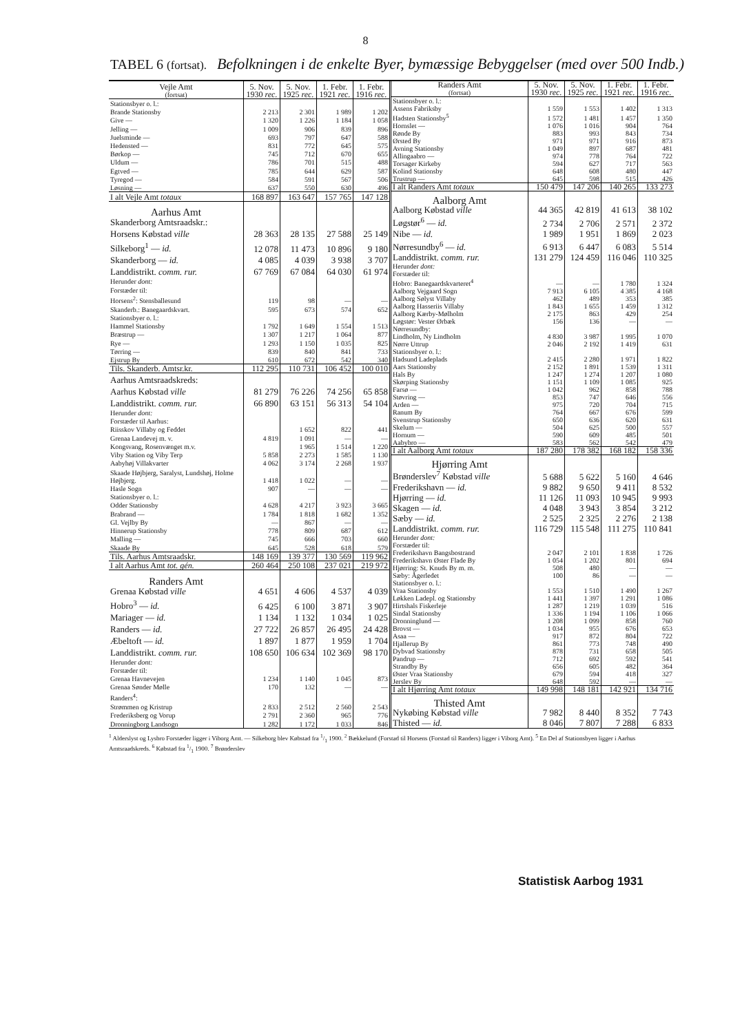8
TABEL 6 (fortsat). Befolkningen i de enkelte Byer, bymæssige Bebyggelser (med over 500 Indb.)
| Vejle Amt (fortsat) | 5. Nov. 1930 rec. | 5. Nov. 1925 rec. | 1. Febr. 1921 rec. | 1. Febr. 1916 rec. |
| --- | --- | --- | --- | --- |
| Stationsbyer o. l.: | | | | |
| Brande Stationsby | 2 213 | 2 301 | 1 989 | 1 202 |
| Give — | 1 320 | 1 226 | 1 184 | 1 058 |
| Jelling — | 1 009 | 906 | 839 | 896 |
| Juelsminde — | 693 | 797 | 647 | 588 |
| Hedensted — | 831 | 772 | 645 | 575 |
| Børkop — | 745 | 712 | 670 | 655 |
| Uldum — | 786 | 701 | 515 | 488 |
| Egtved — | 785 | 644 | 629 | 587 |
| Tyregod — | 584 | 591 | 567 | 506 |
| Løsning — | 637 | 550 | 630 | 496 |
| I alt Vejle Amt totaux | 168 897 | 163 647 | 157 765 | 147 128 |
| Aarhus Amt | | | | |
| Skanderborg Amtsraadskr.: | | | | |
| Horsens Købstad ville | 28 363 | 28 135 | 27 588 | 25 149 |
| Silkeborg<sup>1</sup> — id. | 12 078 | 11 473 | 10 896 | 9 180 |
| Skanderborg — id. | 4 085 | 4 039 | 3 938 | 3 707 |
| Landdistrikt. comm. rur. | 67 769 | 67 084 | 64 030 | 61 974 |
| Herunder dont: | | | | |
| Forstæder til: | | | | |
| Horsens<sup>2</sup>: Stensballesund | 119 | 98 | — | — |
| Skanderb.: Banegaardskvart. | 595 | 673 | 574 | 652 |
| Stationsbyer o. l.: | | | | |
| Hammel Stationsby | 1 792 | 1 649 | 1 554 | 1 513 |
| Bræstrup — | 1 307 | 1 217 | 1 064 | 877 |
| Rye — | 1 293 | 1 150 | 1 035 | 825 |
| Tørring — | 839 | 840 | 841 | 733 |
| Ejstrup By | 610 | 672 | 542 | 340 |
| Tils. Skanderb. Amtsr.kr. | 112 295 | 110 731 | 106 452 | 100 010 |
| Aarhus Amtsraadskreds: | | | | |
| Aarhus Købstad ville | 81 279 | 76 226 | 74 256 | 65 858 |
| Landdistrikt. comm. rur. | 66 890 | 63 151 | 56 313 | 54 104 |
| Herunder dont: | | | | |
| Forstæder til Aarhus: | | | | |
| Riisskov Villaby og Feddet | 4 819 | 1 652 | 822 | 441 |
| Grenaa Landevej m. v. | | 1 091 | — | — |
| Kongsvang, Rosenvænget m.v. | 5 858 | 1 965 | 1 514 | 1 220 |
| Viby Station og Viby Terp | | 2 273 | 1 585 | 1 130 |
| Aabyhøj Villakvarter | 4 062 | 3 174 | 2 268 | 1 937 |
| Skaade Højbjerg, Saralyst, Lundshøj, Holme Højbjerg. | 1 418 | 1 022 | — | — |
| Hasle Sogn | 907 | — | — | — |
| Stationsbyer o. l.: | | | | |
| Odder Stationsby | 4 628 | 4 217 | 3 923 | 3 665 |
| Brabrand — | 1 784 | 1 818 | 1 682 | 1 352 |
| Gl. Vejlby By | — | 867 | — | — |
| Hinnerup Stationsby | 778 | 809 | 687 | 612 |
| Malling — | 745 | 666 | 703 | 660 |
| Skaade By | 645 | 528 | 618 | 579 |
| Tils. Aarhus Amtsraadskr. | 148 169 | 139 377 | 130 569 | 119 962 |
| I alt Aarhus Amt tot. gén. | 260 464 | 250 108 | 237 021 | 219 972 |
| Randers Amt | | | | |
| Grenaa Købstad ville | 4 651 | 4 606 | 4 537 | 4 039 |
| Hobro<sup>3</sup> — id. | 6 425 | 6 100 | 3 871 | 3 907 |
| Mariager — id. | 1 134 | 1 132 | 1 034 | 1 025 |
| Randers — id. | 27 722 | 26 857 | 26 495 | 24 428 |
| Æbeltoft — id. | 1 897 | 1 877 | 1 959 | 1 704 |
| Landdistrikt. comm. rur. | 108 650 | 106 634 | 102 369 | 98 170 |
| Herunder dont: | | | | |
| Forstæder til: | | | | |
| Grenaa Havnevejen | 1 234 | 1 140 | 1 045 | 873 |
| Grenaa Sønder Mølle | 170 | 132 | — | — |
| Randers<sup>4</sup>: | | | | |
| Strømmen og Kristrup | 2 833 | 2 512 | 2 560 | 2 543 |
| Frederiksberg og Vorup | 2 791 | 2 360 | 965 | 776 |
| Dronningborg Landsogn | 1 282 | 1 172 | 1 033 | 846 |
| Randers Amt (fortsat) | 5. Nov. 1930 rec. | 5. Nov. 1925 rec. | 1. Febr. 1921 rec. | 1. Febr. 1916 rec. |
| --- | --- | --- | --- | --- |
| Stationsbyer o. l.: | | | | |
| Assens Fabriksby | 1 559 | 1 553 | 1 402 | 1 313 |
| Hadsten Stationsby<sup>5</sup> | 1 572 | 1 481 | 1 457 | 1 350 |
| Hornslet — | 1 076 | 1 016 | 904 | 764 |
| Rønde By | 883 | 993 | 843 | 734 |
| Ørsted By | 971 | 971 | 916 | 873 |
| Avning Stationsby | 1 049 | 897 | 687 | 481 |
| Allingaabro — | 974 | 778 | 764 | 722 |
| Torsager Kirkeby | 594 | 627 | 717 | 563 |
| Kolind Stationsby | 648 | 608 | 480 | 447 |
| Trustrup — | 645 | 598 | 515 | 426 |
| I alt Randers Amt totaux | 150 479 | 147 206 | 140 265 | 133 273 |
| Aalborg Amt | | | | |
| Aalborg Købstad ville | 44 365 | 42 819 | 41 613 | 38 102 |
| Løgstør<sup>6</sup> — id. | 2 734 | 2 706 | 2 571 | 2 372 |
| Nibe — id. | 1 989 | 1 951 | 1 869 | 2 023 |
| Nørresundby<sup>6</sup> — id. | 6 913 | 6 447 | 6 083 | 5 514 |
| Landdistrikt. comm. rur. | 131 279 | 124 459 | 116 046 | 110 325 |
| Herunder dont: | | | | |
| Forstæder til: | | | | |
| Hobro: Banegaardskvarteret<sup>4</sup> | — | — | 1 780 | 1 324 |
| Aalborg Vejgaard Sogn | 7 913 | 6 105 | 4 385 | 4 168 |
| Aalborg Sølyst Villaby | 462 | 489 | 353 | 385 |
| Aalborg Hasseriis Villaby | 1 843 | 1 655 | 1 459 | 1 312 |
| Aalborg Kærby-Mølholm | 2 175 | 863 | 429 | 254 |
| Løgstør: Vester Ørbæk | 156 | 136 | — | — |
| Nørresundby: | | | | |
| Lindholm, Ny Lindholm | 4 830 | 3 987 | 1 995 | 1 070 |
| Nørre Uttrup | 2 046 | 2 192 | 1 419 | 631 |
| Stationsbyer o. l.: | | | | |
| Hadsund Ladeplads | 2 415 | 2 280 | 1 971 | 1 822 |
| Aars Stationsby | 2 152 | 1 891 | 1 539 | 1 311 |
| Hals By | 1 247 | 1 274 | 1 207 | 1 080 |
| Skørping Stationsby | 1 151 | 1 109 | 1 085 | 925 |
| Farsø — | 1 042 | 962 | 858 | 788 |
| Støvring — | 853 | 747 | 646 | 556 |
| Arden — | 975 | 720 | 704 | 715 |
| Ranum By | 764 | 667 | 676 | 599 |
| Svenstrup Stationsby | 650 | 636 | 620 | 631 |
| Skelum — | 504 | 625 | 500 | 557 |
| Hornum — | 590 | 609 | 485 | 501 |
| Aabybro — | 583 | 562 | 542 | 479 |
| I alt Aalborg Amt totaux | 187 280 | 178 382 | 168 182 | 158 336 |
| Hjørring Amt | | | | |
| Brønderslev<sup>7</sup> Købstad ville | 5 688 | 5 622 | 5 160 | 4 646 |
| Frederikshavn — id. | 9 882 | 9 650 | 9 411 | 8 532 |
| Hjørring — id. | 11 126 | 11 093 | 10 945 | 9 993 |
| Skagen — id. | 4 048 | 3 943 | 3 854 | 3 212 |
| Sæby — id. | 2 525 | 2 325 | 2 276 | 2 138 |
| Landdistrikt. comm. rur. | 116 729 | 115 548 | 111 275 | 110 841 |
| Herunder dont: | | | | |
| Forstæder til: | | | | |
| Frederikshavn Bangsbostrand | 2 047 | 2 101 | 1 838 | 1 726 |
| Frederikshavn Øster Flade By | 1 054 | 1 202 | 801 | 694 |
| Hjørring: St. Knuds By m. m. | 508 | 480 | — | — |
| Sæby: Ågerledet | 100 | 86 | — | — |
| Stationsbyer o. l.: | | | | |
| Vraa Stationsby | 1 553 | 1 510 | 1 490 | 1 267 |
| Løkken Ladepl. og Stationsby | 1 441 | 1 397 | 1 291 | 1 086 |
| Hirtshals Fiskerleje | 1 287 | 1 219 | 1 039 | 516 |
| Sindal Stationsby | 1 336 | 1 194 | 1 106 | 1 066 |
| Dronninglund — | 1 208 | 1 099 | 858 | 760 |
| Brovst — | 1 034 | 955 | 676 | 653 |
| Asaa — | 917 | 872 | 804 | 722 |
| Hjallerup By | 861 | 773 | 748 | 490 |
| Dybvad Stationsby | 878 | 731 | 658 | 505 |
| Pandrup — | 712 | 692 | 592 | 541 |
| Strandby By | 656 | 605 | 482 | 364 |
| Øster Vraa Stationsby | 679 | 594 | 418 | 327 |
| Jerslev By | 648 | 592 | — | — |
| I alt Hjørring Amt totaux | 149 998 | 148 181 | 142 921 | 134 716 |
| Thisted Amt | | | | |
| Nykøbing Købstad ville | 7 982 | 8 440 | 8 352 | 7 743 |
| Thisted — id. | 8 046 | 7 807 | 7 288 | 6 833 |
<sup>1</sup> Alderslyst og Lysbro Forstæder ligger i Viborg Amt. — Silkeborg blev Købstad fra 1/1 1900. <sup>2</sup> Bækkelund (Forstad til Horsens (Forstad til Randers) ligger i Viborg Amt). <sup>5</sup> En Del af Stationsbyen ligger i Aarhus Amtsraadskreds. <sup>6</sup> Købstad fra 1/1 1900. <sup>7</sup> Brønderslev
Statistisk Aarbog 1931